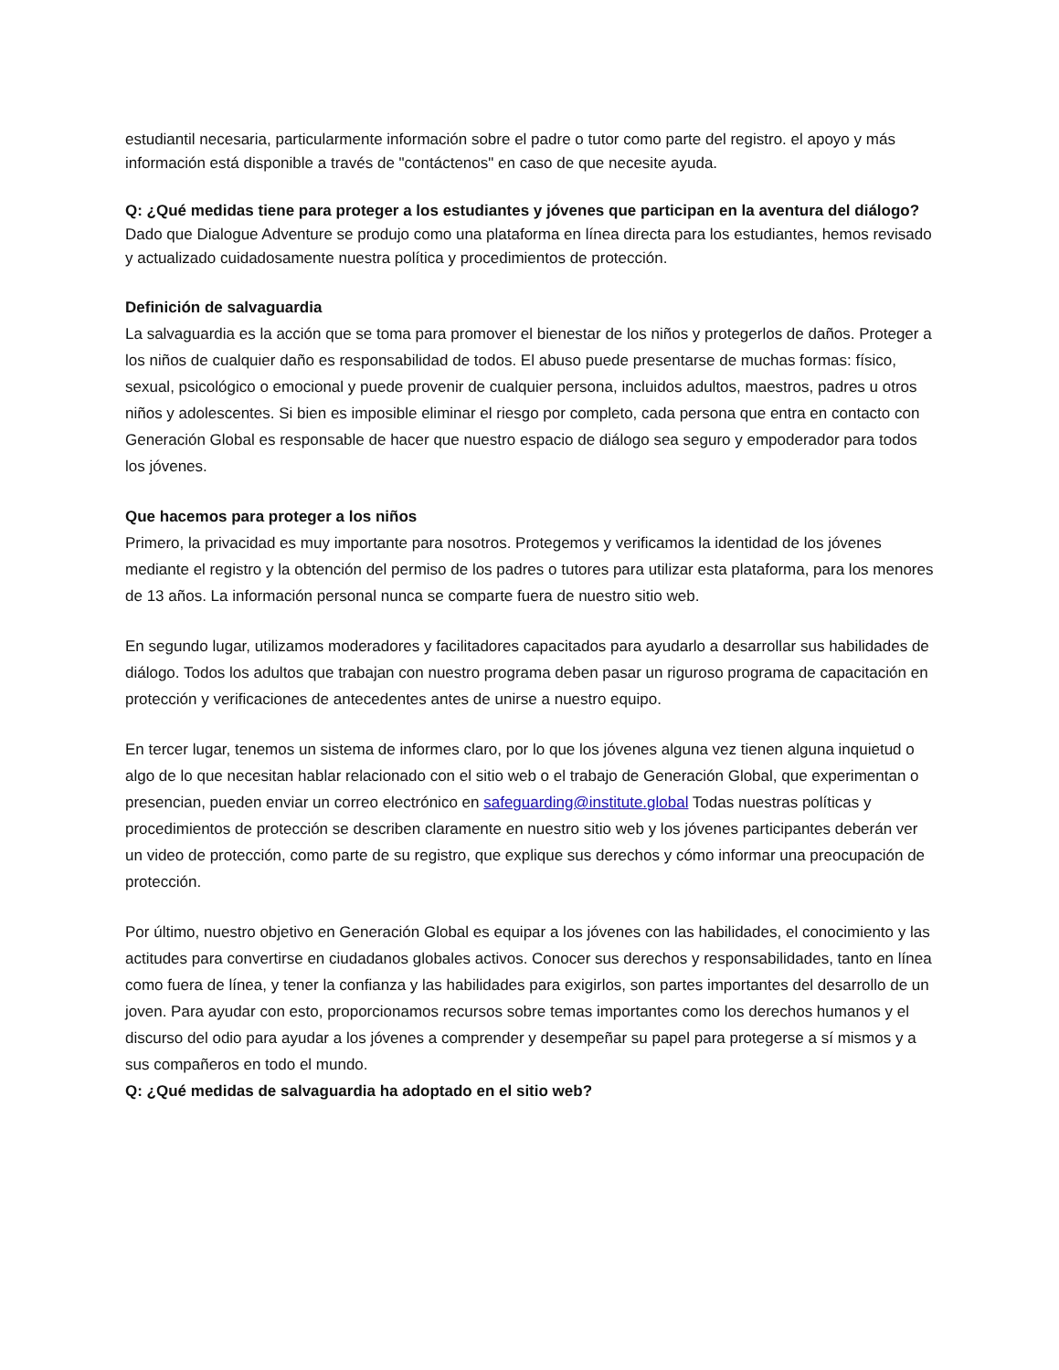estudiantil necesaria, particularmente información sobre el padre o tutor como parte del registro. el apoyo y más información está disponible a través de "contáctenos" en caso de que necesite ayuda.
Q: ¿Qué medidas tiene para proteger a los estudiantes y jóvenes que participan en la aventura del diálogo?
Dado que Dialogue Adventure se produjo como una plataforma en línea directa para los estudiantes, hemos revisado y actualizado cuidadosamente nuestra política y procedimientos de protección.
Definición de salvaguardia
La salvaguardia es la acción que se toma para promover el bienestar de los niños y protegerlos de daños. Proteger a los niños de cualquier daño es responsabilidad de todos. El abuso puede presentarse de muchas formas: físico, sexual, psicológico o emocional y puede provenir de cualquier persona, incluidos adultos, maestros, padres u otros niños y adolescentes. Si bien es imposible eliminar el riesgo por completo, cada persona que entra en contacto con Generación Global es responsable de hacer que nuestro espacio de diálogo sea seguro y empoderador para todos los jóvenes.
Que hacemos para proteger a los niños
Primero, la privacidad es muy importante para nosotros. Protegemos y verificamos la identidad de los jóvenes mediante el registro y la obtención del permiso de los padres o tutores para utilizar esta plataforma, para los menores de 13 años. La información personal nunca se comparte fuera de nuestro sitio web.
En segundo lugar, utilizamos moderadores y facilitadores capacitados para ayudarlo a desarrollar sus habilidades de diálogo. Todos los adultos que trabajan con nuestro programa deben pasar un riguroso programa de capacitación en protección y verificaciones de antecedentes antes de unirse a nuestro equipo.
En tercer lugar, tenemos un sistema de informes claro, por lo que los jóvenes alguna vez tienen alguna inquietud o algo de lo que necesitan hablar relacionado con el sitio web o el trabajo de Generación Global, que experimentan o presencian, pueden enviar un correo electrónico en safeguarding@institute.global Todas nuestras políticas y procedimientos de protección se describen claramente en nuestro sitio web y los jóvenes participantes deberán ver un video de protección, como parte de su registro, que explique sus derechos y cómo informar una preocupación de protección.
Por último, nuestro objetivo en Generación Global es equipar a los jóvenes con las habilidades, el conocimiento y las actitudes para convertirse en ciudadanos globales activos. Conocer sus derechos y responsabilidades, tanto en línea como fuera de línea, y tener la confianza y las habilidades para exigirlos, son partes importantes del desarrollo de un joven. Para ayudar con esto, proporcionamos recursos sobre temas importantes como los derechos humanos y el discurso del odio para ayudar a los jóvenes a comprender y desempeñar su papel para protegerse a sí mismos y a sus compañeros en todo el mundo.
Q: ¿Qué medidas de salvaguardia ha adoptado en el sitio web?